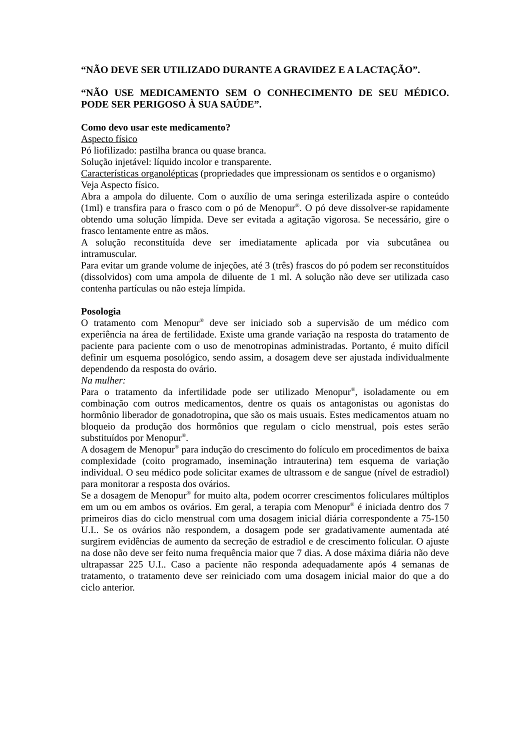“NÃO DEVE SER UTILIZADO DURANTE A GRAVIDEZ E A LACTAÇÃO”.
“NÃO USE MEDICAMENTO SEM O CONHECIMENTO DE SEU MÉDICO. PODE SER PERIGOSO À SUA SAÚDE”.
Como devo usar este medicamento?
Aspecto físico
Pó liofilizado: pastilha branca ou quase branca.
Solução injetável: líquido incolor e transparente.
Características organolépticas (propriedades que impressionam os sentidos e o organismo)
Veja Aspecto físico.
Abra a ampola do diluente. Com o auxílio de uma seringa esterilizada aspire o conteúdo (1ml) e transfira para o frasco com o pó de Menopur<sup>®</sup>. O pó deve dissolver-se rapidamente obtendo uma solução límpida. Deve ser evitada a agitação vigorosa. Se necessário, gire o frasco lentamente entre as mãos.
A solução reconstituída deve ser imediatamente aplicada por via subcutânea ou intramuscular.
Para evitar um grande volume de injeções, até 3 (três) frascos do pó podem ser reconstituídos (dissolvidos) com uma ampola de diluente de 1 ml. A solução não deve ser utilizada caso contenha partículas ou não esteja límpida.
Posologia
O tratamento com Menopur<sup>®</sup> deve ser iniciado sob a supervisão de um médico com experiência na área de fertilidade. Existe uma grande variação na resposta do tratamento de paciente para paciente com o uso de menotropinas administradas. Portanto, é muito difícil definir um esquema posológico, sendo assim, a dosagem deve ser ajustada individualmente dependendo da resposta do ovário.
Na mulher:
Para o tratamento da infertilidade pode ser utilizado Menopur<sup>®</sup>, isoladamente ou em combinação com outros medicamentos, dentre os quais os antagonistas ou agonistas do hormônio liberador de gonadotropina, que são os mais usuais. Estes medicamentos atuam no bloqueio da produção dos hormônios que regulam o ciclo menstrual, pois estes serão substituídos por Menopur<sup>®</sup>.
A dosagem de Menopur<sup>®</sup> para indução do crescimento do folículo em procedimentos de baixa complexidade (coito programado, inseminação intrauterina) tem esquema de variação individual. O seu médico pode solicitar exames de ultrassom e de sangue (nível de estradiol) para monitorar a resposta dos ovários.
Se a dosagem de Menopur<sup>®</sup> for muito alta, podem ocorrer crescimentos foliculares múltiplos em um ou em ambos os ovários. Em geral, a terapia com Menopur<sup>®</sup> é iniciada dentro dos 7 primeiros dias do ciclo menstrual com uma dosagem inicial diária correspondente a 75-150 U.I.. Se os ovários não respondem, a dosagem pode ser gradativamente aumentada até surgirem evidências de aumento da secreção de estradiol e de crescimento folicular. O ajuste na dose não deve ser feito numa frequência maior que 7 dias. A dose máxima diária não deve ultrapassar 225 U.I.. Caso a paciente não responda adequadamente após 4 semanas de tratamento, o tratamento deve ser reiniciado com uma dosagem inicial maior do que a do ciclo anterior.